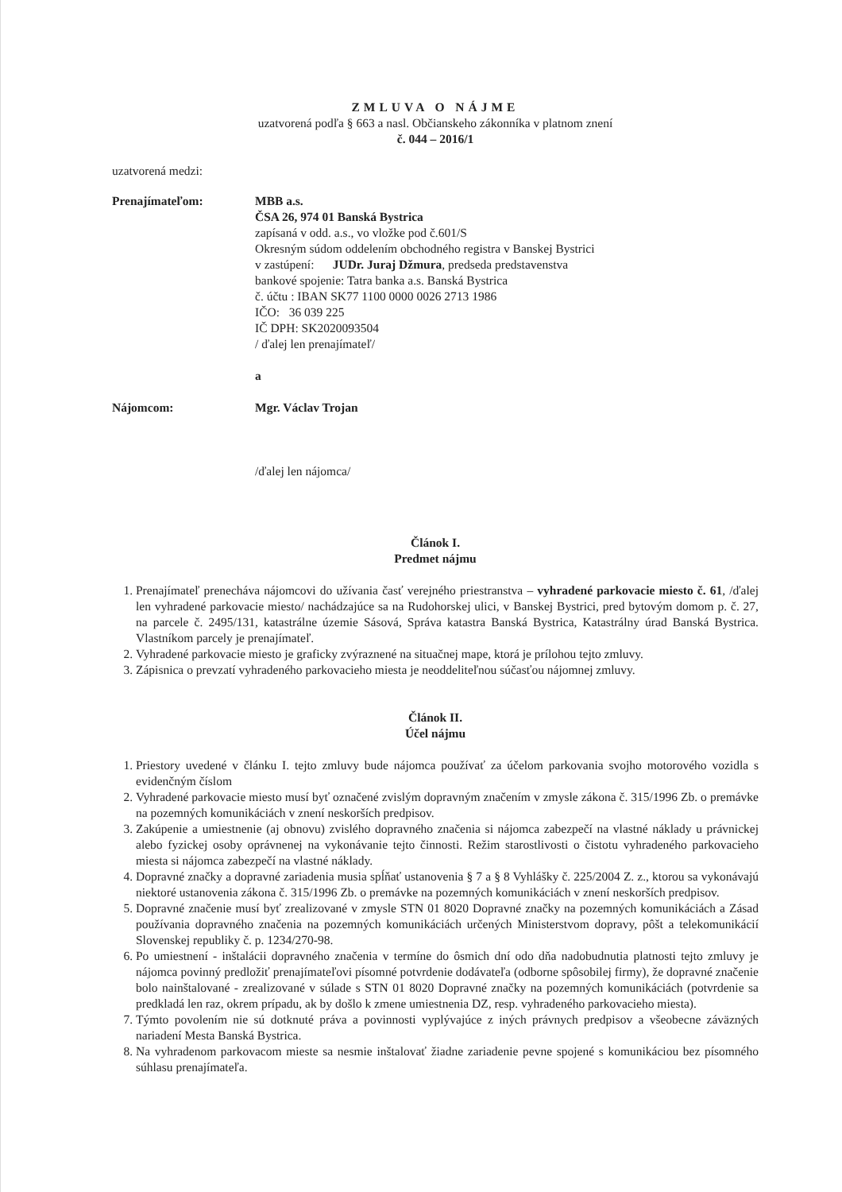ZMLUVA O NÁJME
uzatvorená podľa § 663 a nasl. Občianskeho zákonníka v platnom znení
č. 044 – 2016/1
uzatvorená medzi:
Prenajímateľom: MBB a.s.
ČSA 26, 974 01 Banská Bystrica
zapísaná v odd. a.s., vo vložke pod č.601/S
Okresným súdom oddelením obchodného registra v Banskej Bystrici
v zastúpení: JUDr. Juraj Džmura, predseda predstavenstva
bankové spojenie: Tatra banka a.s. Banská Bystrica
č. účtu : IBAN SK77 1100 0000 0026 2713 1986
IČO: 36 039 225
IČ DPH: SK2020093504
/ ďalej len prenajímateľ/
a
Nájomcom: Mgr. Václav Trojan
/ďalej len nájomca/
Článok I.
Predmet nájmu
1. Prenajímateľ prenecháva nájomcovi do užívania časť verejného priestranstva – vyhradené parkovacie miesto č. 61, /ďalej len vyhradené parkovacie miesto/ nachádzajúce sa na Rudohorskej ulici, v Banskej Bystrici, pred bytovým domom p. č. 27, na parcele č. 2495/131, katastrálne územie Sásová, Správa katastra Banská Bystrica, Katastrálny úrad Banská Bystrica. Vlastníkom parcely je prenajímateľ.
2. Vyhradené parkovacie miesto je graficky zvýraznené na situačnej mape, ktorá je prílohou tejto zmluvy.
3. Zápisnica o prevzatí vyhradeného parkovacieho miesta je neoddeliteľnou súčasťou nájomnej zmluvy.
Článok II.
Účel nájmu
1. Priestory uvedené v článku I. tejto zmluvy bude nájomca používať za účelom parkovania svojho motorového vozidla s evidenčným číslom
2. Vyhradené parkovacie miesto musí byť označené zvislým dopravným značením v zmysle zákona č. 315/1996 Zb. o premávke na pozemných komunikáciách v znení neskorších predpisov.
3. Zakúpenie a umiestnenie (aj obnovu) zvislého dopravného značenia si nájomca zabezpečí na vlastné náklady u právnickej alebo fyzickej osoby oprávnenej na vykonávanie tejto činnosti. Režim starostlivosti o čistotu vyhradeného parkovacieho miesta si nájomca zabezpečí na vlastné náklady.
4. Dopravné značky a dopravné zariadenia musia spĺňať ustanovenia § 7 a § 8 Vyhlášky č. 225/2004 Z. z., ktorou sa vykonávajú niektoré ustanovenia zákona č. 315/1996 Zb. o premávke na pozemných komunikáciách v znení neskorších predpisov.
5. Dopravné značenie musí byť zrealizované v zmysle STN 01 8020 Dopravné značky na pozemných komunikáciách a Zásad používania dopravného značenia na pozemných komunikáciách určených Ministerstvom dopravy, pôšt a telekomunikácií Slovenskej republiky č. p. 1234/270-98.
6. Po umiestnení - inštalácii dopravného značenia v termíne do ôsmich dní odo dňa nadobudnutia platnosti tejto zmluvy je nájomca povinný predložiť prenajímateľovi písomné potvrdenie dodávateľa (odborne spôsobilej firmy), že dopravné značenie bolo nainštalované - zrealizované v súlade s STN 01 8020 Dopravné značky na pozemných komunikáciách (potvrdenie sa predkladá len raz, okrem prípadu, ak by došlo k zmene umiestnenia DZ, resp. vyhradeného parkovacieho miesta).
7. Týmto povolením nie sú dotknuté práva a povinnosti vyplývajúce z iných právnych predpisov a všeobecne záväzných nariadení Mesta Banská Bystrica.
8. Na vyhradenom parkovacom mieste sa nesmie inštalovať žiadne zariadenie pevne spojené s komunikáciou bez písomného súhlasu prenajímateľa.